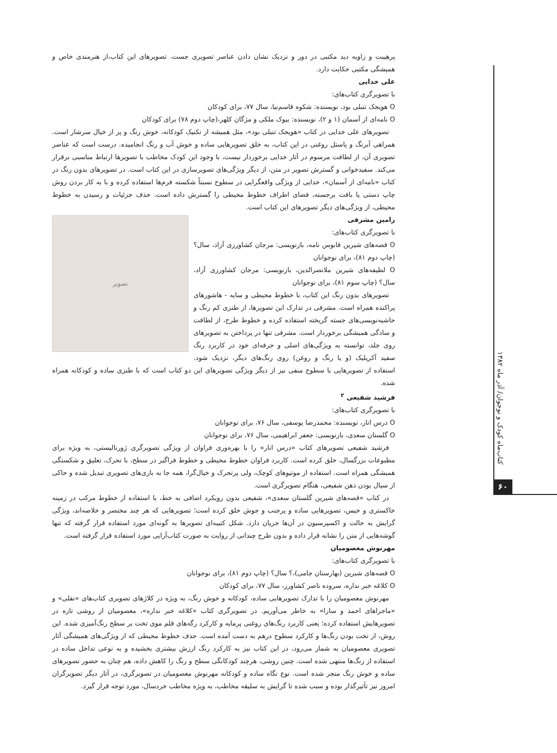پرهیبت و زاویه دید مکتبی در دور و نزدیک نشان دادن عناصر تصویری جست. تصویرهای این کتاب،از هنرمندی خاص و همیشگی مکتبی حکایت دارد.
علی خدایی
با تصویرگری کتاب‌های:
O هویجک تنبلی بود، نویسنده: شکوه قاسم‌نیا، سال ۷۷، برای کودکان
O نامه‌ای از آسمان (۱ و ۲)، نویسنده: بیوک ملکی و مژگان کلهر،(چاپ دوم ۷۸) برای کودکان
تصویرهای علی خدایی در کتاب «هویجک تنبلی بود»، مثل همیشه از تکنیک کودکانه، خوش رنگ و پر از خیال سرشار است. همراهی آبرنگ و پاستل روغنی در این کتاب، به خلق تصویرهایی ساده و خوش آب و رنگ انجامیده. درست است که عناصر تصویری آن، از لطافت مرسوم در آثار خدایی برخوردار نیست، با وجود این کودک مخاطب با تصویرها ارتباط مناسبی برقرار می‌کند. سفیدخوانی و گسترش تصویر در متن، از دیگر ویژگی‌های تصویرسازی در این کتاب است. در تصویرهای بدون رنگ در کتاب «نامه‌ای از آسمان»، خدایی از ویژگی واقعگرایی در سطوح نسبتاً شکسته فرم‌ها استفاده کرده و با به کار بردن روش چاپ دستی یا بافت برجسته، فضای اطراف خطوط محیطی را گسترش داده است. حذف جزئیات و رسیدن به خطوط محیطی، از ویژگی‌های دیگر تصویرهای این کتاب است.
تصویر
رامین مشرفی
با تصویرگری کتاب‌های:
O قصه‌های شیرین قابوس نامه، بازنویسی: مرجان کشاورزی آزاد، سال؟ (چاپ دوم ۸۱)، برای نوجوانان
O لطیفه‌های شیرین ملانصرالدین، بازنویسی: مرجان کشاورزی آزاد، سال؟ (چاپ سوم ۸۱)، برای نوجوانان
تصویرهای بدون رنگ این کتاب، با خطوط محیطی و سایه - هاشورهای پراکنده همراه است. مشرفی در تدارک این تصویرها، از طنزی کم رنگ و حاشیه‌نویسی‌های جسته گریخته استفاده کرده و خطوط طرح، از لطافت و سادگی همیشگی برخوردار است. مشرفی تنها در پرداختن به تصویرهای روی جلد، توانسته به ویژگی‌های اصلی و حرفه‌ای خود در کاربرد رنگ سفید آکریلیک (و یا رنگ و روغن) روی رنگ‌های دیگر، نزدیک شود. استفاده از تصویرهایی با سطوح منفی نیز از دیگر ویژگی تصویرهای این دو کتاب است که با طنزی ساده و کودکانه همراه شده.
فرشید شفیعی <sup>۲</sup>
با تصویرگری کتاب‌های:
O درس انار، نویسنده: محمدرضا یوسفی، سال ۷۶، برای نوجوانان
O گلستان سعدی، بازنویسی: جعفر ابراهیمی، سال ۷۶، برای نوجوانان
فرشید شفیعی تصویرهای کتاب «درس انار» را با بهره‌وری فراوان از ویژگی تصویرگری ژورنالیستی، به ویژه برای مطبوعات بزرگسال، خلق کرده است. کاربرد فراوان خطوط محیطی و خطوط فراگیر در سطح، با تحرک، تعلیق و شکستگی همیشگی همراه است. استفاده از موتیوهای کوچک، ولی پرتحرک و خیال‌گرا، همه جا به بازی‌های تصویری تبدیل شده و حاکی از سیال بودن ذهن شفیعی، هنگام تصویرگری است.
در کتاب «قصه‌های شیرین گلستان سعدی»، شفیعی بدون رویکرد اضافی به خط، با استفاده از خطوط مرکب در زمینه خاکستری و خیس، تصویرهایی ساده و پرجنب و جوش خلق کرده است؛ تصویرهایی که هر چند مختصر و خلاصه‌اند، ویژگی گرایش به حالت و اکسپرسیون در آن‌ها جریان دارد. شکل کتیبه‌ای تصویرها به گونه‌ای مورد استفاده قرار گرفته که تنها گوشه‌هایی از متن را نشانه قرار داده و بدون طرح چندانی از روایت به صورت کتاب‌آرایی مورد استفاده قرار گرفته است.
مهرنوش معصومیان
با تصویرگری کتاب‌های:
O قصه‌های شیرین (بهارستان جامی)،؟ سال؟ (چاپ دوم ۸۱)، برای نوجوانان
O کلاغه خبر نداره، سروده ناصر کشاورز، سال ۷۷، برای کودکان
مهرنوش معصومیان را با تدارک تصویرهایی ساده، کودکانه و خوش رنگ، به ویژه در کلاژهای تصویری کتاب‌های «نقلی» و «ماجراهای احمد و سارا» به خاطر می‌آوریم. در تصویرگری کتاب «کلاغه خبر نداره»، معصومیان از روشی تازه در تصویرهایش استفاده کرده؛ یعنی کاربرد رنگ‌های روغنی پرمایه و کارکرد رگه‌های قلم موی تخت بر سطح رنگ‌آمیزی شده. این روش، از تخت بودن رنگ‌ها و کارکرد سطوح درهم به دست آمده است. حذف خطوط محیطی که از ویژگی‌های همیشگی آثار تصویری معصومیان به شمار می‌رود، در این کتاب نیز به کارکرد رنگ ارزش بیشتری بخشیده و به نوعی تداخل ساده در استفاده از رنگ‌ها منتهی شده است. چنین روشی، هرچند کودکانگی سطح و رنگ را کاهش داده، هم چنان به حضور تصویرهای ساده و خوش رنگ منجر شده است. نوع نگاه ساده و کودکانه مهرنوش معصومیان در تصویرگری، در آثار دیگر تصویرگران امروز نیز تأثیرگذار بوده و سبب شده تا گرایش به سلیقه مخاطب، به ویژه مخاطب خردسال، مورد توجه قرار گیرد.
کتاب‌ماه کودک و نوجوان/ آذر ماه ۱۳۸۲
۶۰